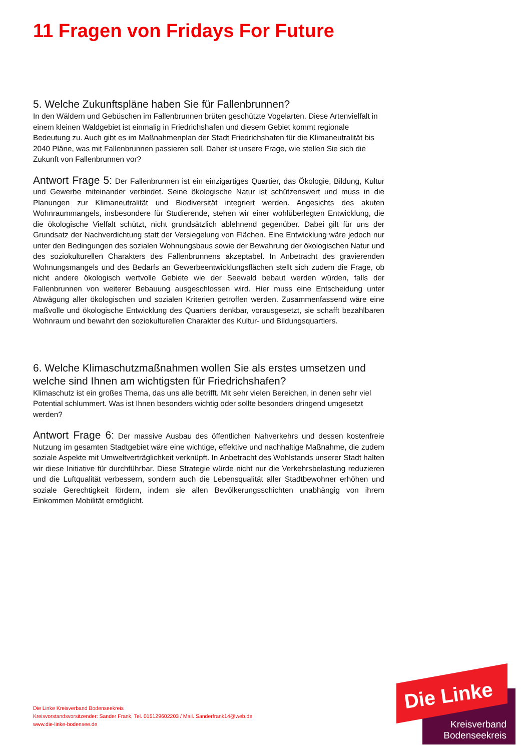11 Fragen von Fridays For Future
5. Welche Zukunftspläne haben Sie für Fallenbrunnen?
In den Wäldern und Gebüschen im Fallenbrunnen brüten geschützte Vogelarten. Diese Artenvielfalt in einem kleinen Waldgebiet ist einmalig in Friedrichshafen und diesem Gebiet kommt regionale Bedeutung zu. Auch gibt es im Maßnahmenplan der Stadt Friedrichshafen für die Klimaneutralität bis 2040 Pläne, was mit Fallenbrunnen passieren soll. Daher ist unsere Frage, wie stellen Sie sich die Zukunft von Fallenbrunnen vor?
Antwort Frage 5: Der Fallenbrunnen ist ein einzigartiges Quartier, das Ökologie, Bildung, Kultur und Gewerbe miteinander verbindet. Seine ökologische Natur ist schützenswert und muss in die Planungen zur Klimaneutralität und Biodiversität integriert werden. Angesichts des akuten Wohnraummangels, insbesondere für Studierende, stehen wir einer wohlüberlegten Entwicklung, die die ökologische Vielfalt schützt, nicht grundsätzlich ablehnend gegenüber. Dabei gilt für uns der Grundsatz der Nachverdichtung statt der Versiegelung von Flächen. Eine Entwicklung wäre jedoch nur unter den Bedingungen des sozialen Wohnungsbaus sowie der Bewahrung der ökologischen Natur und des soziokulturellen Charakters des Fallenbrunnens akzeptabel. In Anbetracht des gravierenden Wohnungsmangels und des Bedarfs an Gewerbeentwicklungsflächen stellt sich zudem die Frage, ob nicht andere ökologisch wertvolle Gebiete wie der Seewald bebaut werden würden, falls der Fallenbrunnen von weiterer Bebauung ausgeschlossen wird. Hier muss eine Entscheidung unter Abwägung aller ökologischen und sozialen Kriterien getroffen werden. Zusammenfassend wäre eine maßvolle und ökologische Entwicklung des Quartiers denkbar, vorausgesetzt, sie schafft bezahlbaren Wohnraum und bewahrt den soziokulturellen Charakter des Kultur- und Bildungsquartiers.
6. Welche Klimaschutzmaßnahmen wollen Sie als erstes umsetzen und welche sind Ihnen am wichtigsten für Friedrichshafen?
Klimaschutz ist ein großes Thema, das uns alle betrifft. Mit sehr vielen Bereichen, in denen sehr viel Potential schlummert. Was ist Ihnen besonders wichtig oder sollte besonders dringend umgesetzt werden?
Antwort Frage 6: Der massive Ausbau des öffentlichen Nahverkehrs und dessen kostenfreie Nutzung im gesamten Stadtgebiet wäre eine wichtige, effektive und nachhaltige Maßnahme, die zudem soziale Aspekte mit Umweltverträglichkeit verknüpft. In Anbetracht des Wohlstands unserer Stadt halten wir diese Initiative für durchführbar. Diese Strategie würde nicht nur die Verkehrsbelastung reduzieren und die Luftqualität verbessern, sondern auch die Lebensqualität aller Stadtbewohner erhöhen und soziale Gerechtigkeit fördern, indem sie allen Bevölkerungsschichten unabhängig von ihrem Einkommen Mobilität ermöglicht.
Die Linke Kreisverband Bodenseekreis
Kreisvorstandsvorsitzender: Sander Frank, Tel. 015129602203 / Mail. Sanderfrank14@web.de
www.die-linke-bodensee.de
Die Linke
Kreisverband
Bodenseekreis